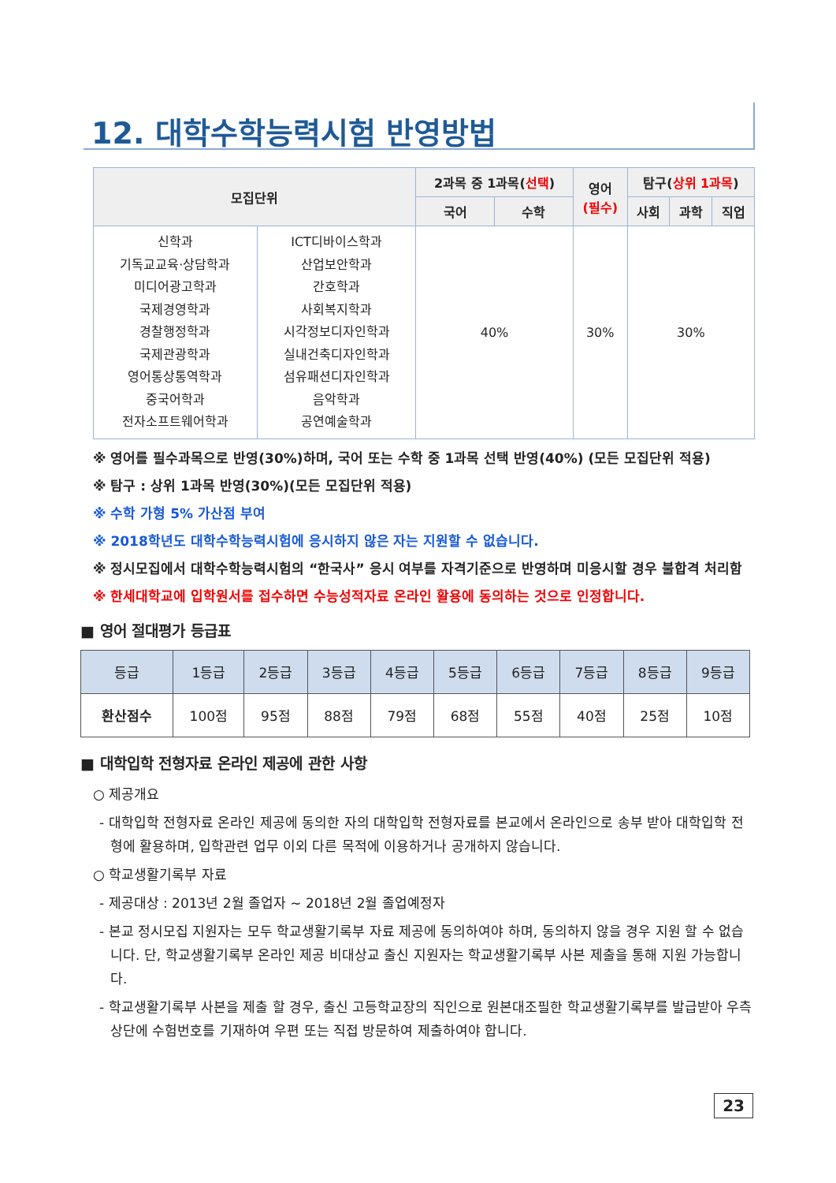12. 대학수학능력시험 반영방법
| 모집단위 | | 2과목 중 1과목( 선택 ) | | 영어 (필수) | 탐구( 상위 1과목 ) | | |
| --- | --- | --- | --- | --- | --- | --- | --- |
| | | 국어 | 수학 | | 사회 | 과학 | 직업 |
| / 신학과 기독교교육·상담학과 미디어광고학과 국제경영학과 경찰행정학과 국제관광학과 영어통상통역학과 중국어학과 전자소프트웨어학과 / | / ICT디바이스학과 산업보안학과 간호학과 사회복지학과 시각정보디자인학과 실내건축디자인학과 섬유패션디자인학과 음악학과 공연예술학과 / | 40% | | 30% | 30% | | |
※ 영어를 필수과목으로 반영(30%)하며, 국어 또는 수학 중 1과목 선택 반영(40%) (모든 모집단위 적용)
※ 탐구 : 상위 1과목 반영(30%)(모든 모집단위 적용)
※ 수학 가형 5% 가산점 부여
※ 2018학년도 대학수학능력시험에 응시하지 않은 자는 지원할 수 없습니다.
※ 정시모집에서 대학수학능력시험의 “한국사” 응시 여부를 자격기준으로 반영하며 미응시할 경우 불합격 처리함
※ 한세대학교에 입학원서를 접수하면 수능성적자료 온라인 활용에 동의하는 것으로 인정합니다.
■ 영어 절대평가 등급표
| 등급 | 1등급 | 2등급 | 3등급 | 4등급 | 5등급 | 6등급 | 7등급 | 8등급 | 9등급 |
| --- | --- | --- | --- | --- | --- | --- | --- | --- | --- |
| 환산점수 | 100점 | 95점 | 88점 | 79점 | 68점 | 55점 | 40점 | 25점 | 10점 |
■ 대학입학 전형자료 온라인 제공에 관한 사항
○ 제공개요
- 대학입학 전형자료 온라인 제공에 동의한 자의 대학입학 전형자료를 본교에서 온라인으로 송부 받아 대학입학 전형에 활용하며, 입학관련 업무 이외 다른 목적에 이용하거나 공개하지 않습니다.
○ 학교생활기록부 자료
- 제공대상 : 2013년 2월 졸업자 ~ 2018년 2월 졸업예정자
- 본교 정시모집 지원자는 모두 학교생활기록부 자료 제공에 동의하여야 하며, 동의하지 않을 경우 지원 할 수 없습니다. 단, 학교생활기록부 온라인 제공 비대상교 출신 지원자는 학교생활기록부 사본 제출을 통해 지원 가능합니다.
- 학교생활기록부 사본을 제출 할 경우, 출신 고등학교장의 직인으로 원본대조필한 학교생활기록부를 발급받아 우측 상단에 수험번호를 기재하여 우편 또는 직접 방문하여 제출하여야 합니다.
23